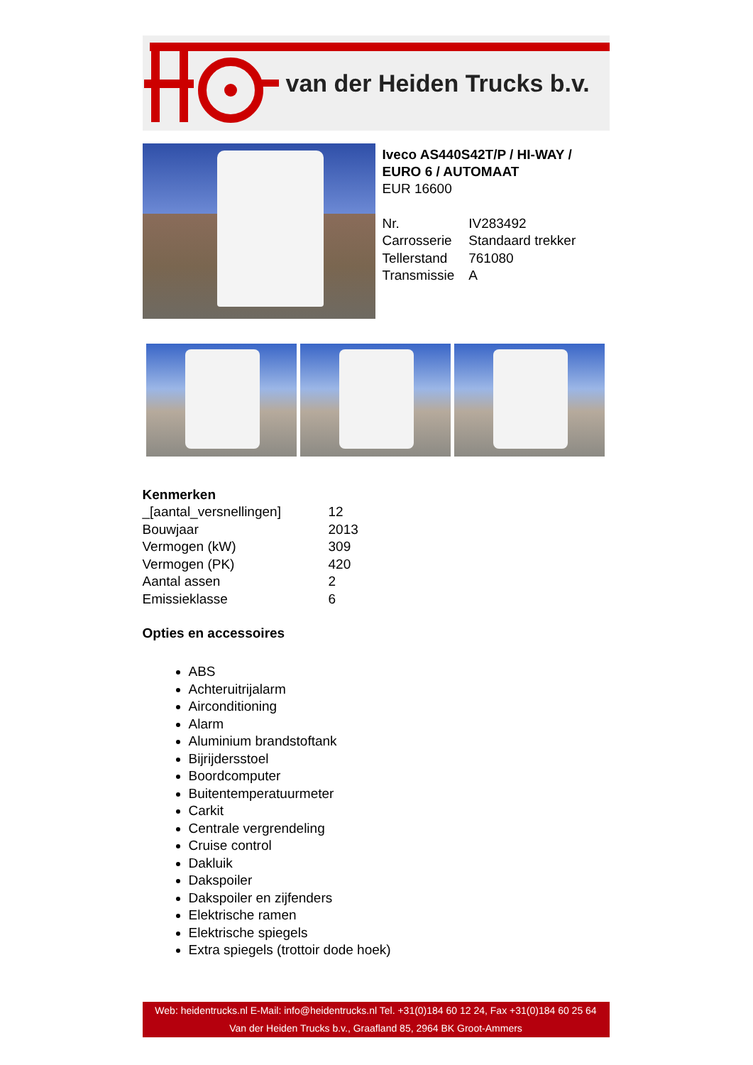van der Heiden Trucks b.v.
Iveco AS440S42T/P / HI-WAY / EURO 6 / AUTOMAAT
EUR 16600
| Nr. | IV283492 |
| Carrosserie | Standaard trekker |
| Tellerstand | 761080 |
| Transmissie | A |
Kenmerken
| _[aantal_versnellingen] | 12 |
| Bouwjaar | 2013 |
| Vermogen (kW) | 309 |
| Vermogen (PK) | 420 |
| Aantal assen | 2 |
| Emissieklasse | 6 |
Opties en accessoires
ABS
Achteruitrijalarm
Airconditioning
Alarm
Aluminium brandstoftank
Bijrijdersstoel
Boordcomputer
Buitentemperatuurmeter
Carkit
Centrale vergrendeling
Cruise control
Dakluik
Dakspoiler
Dakspoiler en zijfenders
Elektrische ramen
Elektrische spiegels
Extra spiegels (trottoir dode hoek)
Web: heidentrucks.nl E-Mail: info@heidentrucks.nl Tel. +31(0)184 60 12 24, Fax +31(0)184 60 25 64
Van der Heiden Trucks b.v., Graafland 85, 2964 BK Groot-Ammers